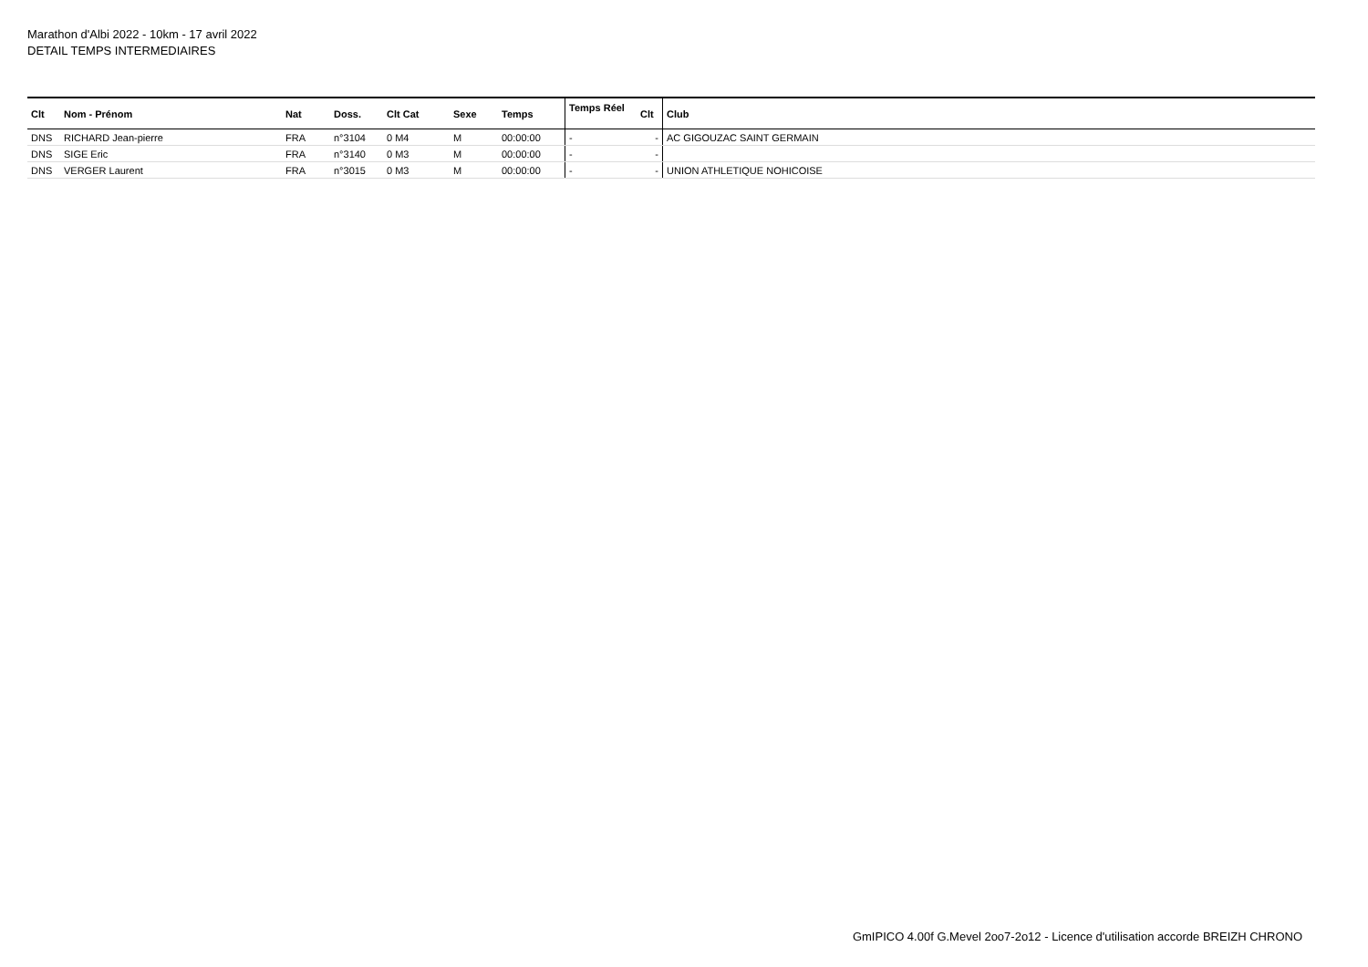Marathon d'Albi 2022 - 10km - 17 avril 2022
DETAIL TEMPS INTERMEDIAIRES
| Clt | Nom - Prénom | Nat | Doss. | Clt Cat | Sexe | Temps | Temps Réel | Clt | Club |
| --- | --- | --- | --- | --- | --- | --- | --- | --- | --- |
| DNS | RICHARD Jean-pierre | FRA | n°3104 | 0 M4 | M | 00:00:00 | - | - | AC GIGOUZAC SAINT GERMAIN |
| DNS | SIGE Eric | FRA | n°3140 | 0 M3 | M | 00:00:00 | - | - | |
| DNS | VERGER Laurent | FRA | n°3015 | 0 M3 | M | 00:00:00 | - | - | UNION ATHLETIQUE NOHICOISE |
GmIPICO 4.00f G.Mevel 2oo7-2o12 - Licence d'utilisation accorde BREIZH CHRONO